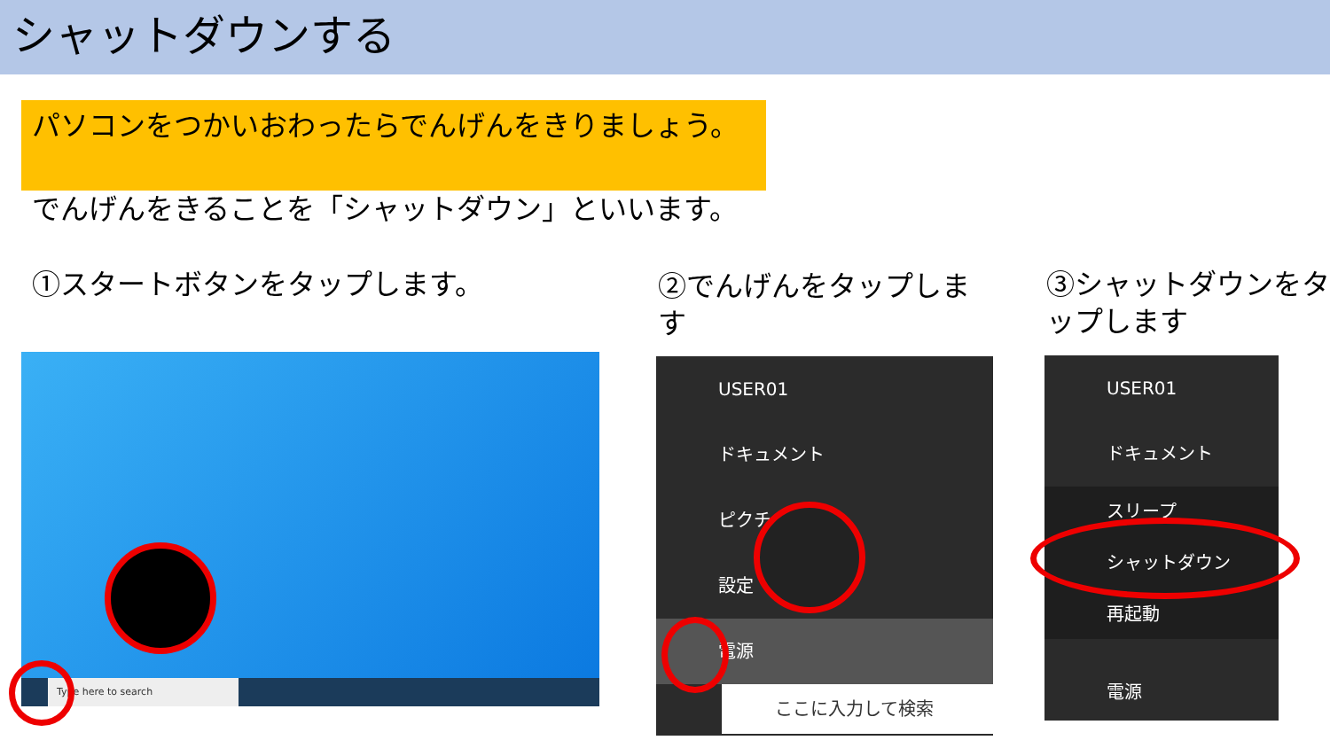シャットダウンする
パソコンをつかいおわったらでんげんをきりましょう。
でんげんをきることを「シャットダウン」といいます。
①スタートボタンをタップします。
②でんげんをタップします
③シャットダウンをタップします
Type here to search
USER01
ドキュメント
ピクチャ
設定
電源
ここに入力して検索
USER01
ドキュメント
スリープ
シャットダウン
再起動
電源